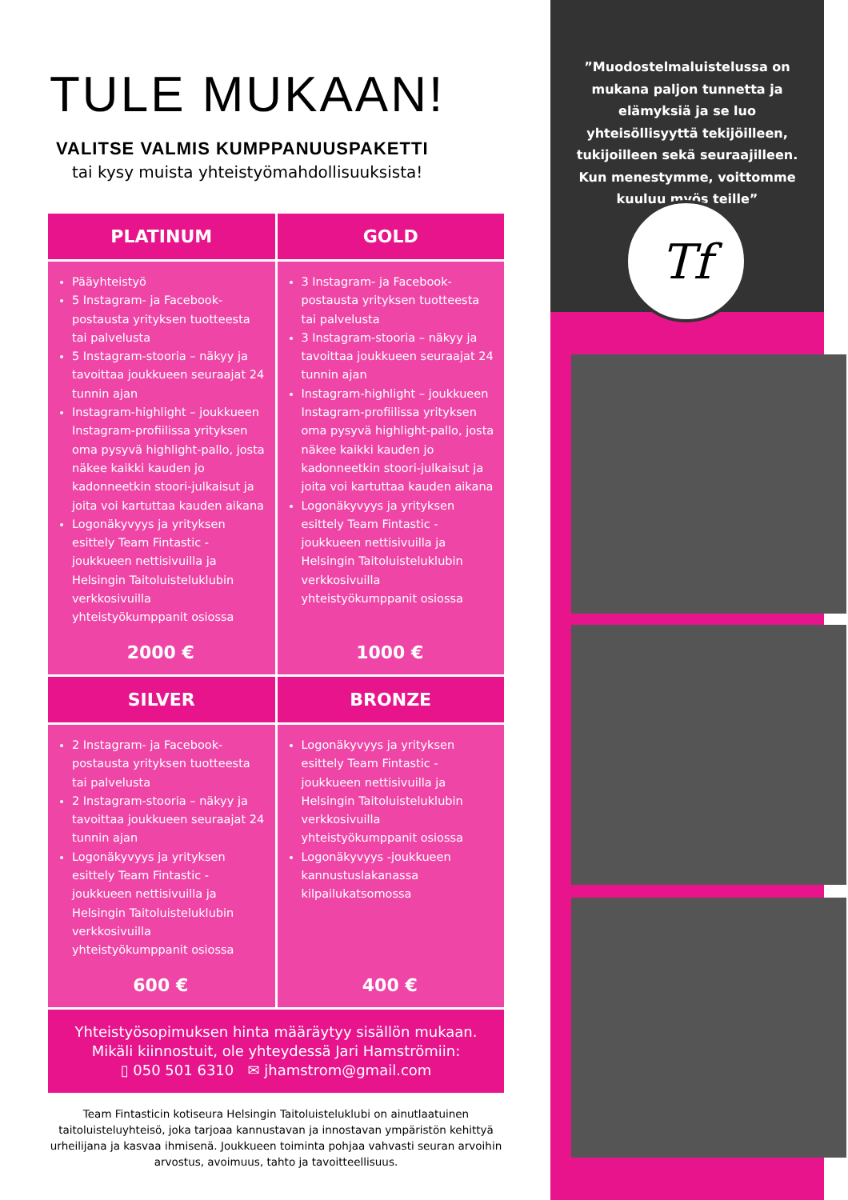TULE MUKAAN!
VALITSE VALMIS KUMPPANUUSPAKETTI
tai kysy muista yhteistyömahdollisuuksista!
PLATINUM
GOLD
Pääyhteistyö
5 Instagram- ja Facebook-postausta yrityksen tuotteesta tai palvelusta
5 Instagram-stooria – näkyy ja tavoittaa joukkueen seuraajat 24 tunnin ajan
Instagram-highlight – joukkueen Instagram-profiilissa yrityksen oma pysyvä highlight-pallo, josta näkee kaikki kauden jo kadonneetkin stoori-julkaisut ja joita voi kartuttaa kauden aikana
Logonäkyvyys ja yrityksen esittely Team Fintastic -joukkueen nettisivuilla ja Helsingin Taitoluisteluklubin verkkosivuilla yhteistyökumppanit osiossa
2000 €
3 Instagram- ja Facebook-postausta yrityksen tuotteesta tai palvelusta
3 Instagram-stooria – näkyy ja tavoittaa joukkueen seuraajat 24 tunnin ajan
Instagram-highlight – joukkueen Instagram-profiilissa yrityksen oma pysyvä highlight-pallo, josta näkee kaikki kauden jo kadonneetkin stoori-julkaisut ja joita voi kartuttaa kauden aikana
Logonäkyvyys ja yrityksen esittely Team Fintastic -joukkueen nettisivuilla ja Helsingin Taitoluisteluklubin verkkosivuilla yhteistyökumppanit osiossa
1000 €
SILVER
BRONZE
2 Instagram- ja Facebook-postausta yrityksen tuotteesta tai palvelusta
2 Instagram-stooria – näkyy ja tavoittaa joukkueen seuraajat 24 tunnin ajan
Logonäkyvyys ja yrityksen esittely Team Fintastic -joukkueen nettisivuilla ja Helsingin Taitoluisteluklubin verkkosivuilla yhteistyökumppanit osiossa
600 €
Logonäkyvyys ja yrityksen esittely Team Fintastic -joukkueen nettisivuilla ja Helsingin Taitoluisteluklubin verkkosivuilla yhteistyökumppanit osiossa
Logonäkyvyys -joukkueen kannustuslakanassa kilpailukatsomossa
400 €
Yhteistyösopimuksen hinta määräytyy sisällön mukaan.
Mikäli kiinnostuit, ole yhteydessä Jari Hamströmiin:
▯ 050 501 6310 ✉ jhamstrom@gmail.com
Team Fintasticin kotiseura Helsingin Taitoluisteluklubi on ainutlaatuinen taitoluisteluyhteisö, joka tarjoaa kannustavan ja innostavan ympäristön kehittyä urheilijana ja kasvaa ihmisenä. Joukkueen toiminta pohjaa vahvasti seuran arvoihin arvostus, avoimuus, tahto ja tavoitteellisuus.
”Muodostelmaluistelussa on mukana paljon tunnetta ja elämyksiä ja se luo yhteisöllisyyttä tekijöilleen, tukijoilleen sekä seuraajilleen. Kun menestymme, voittomme kuuluu myös teille”
Tf